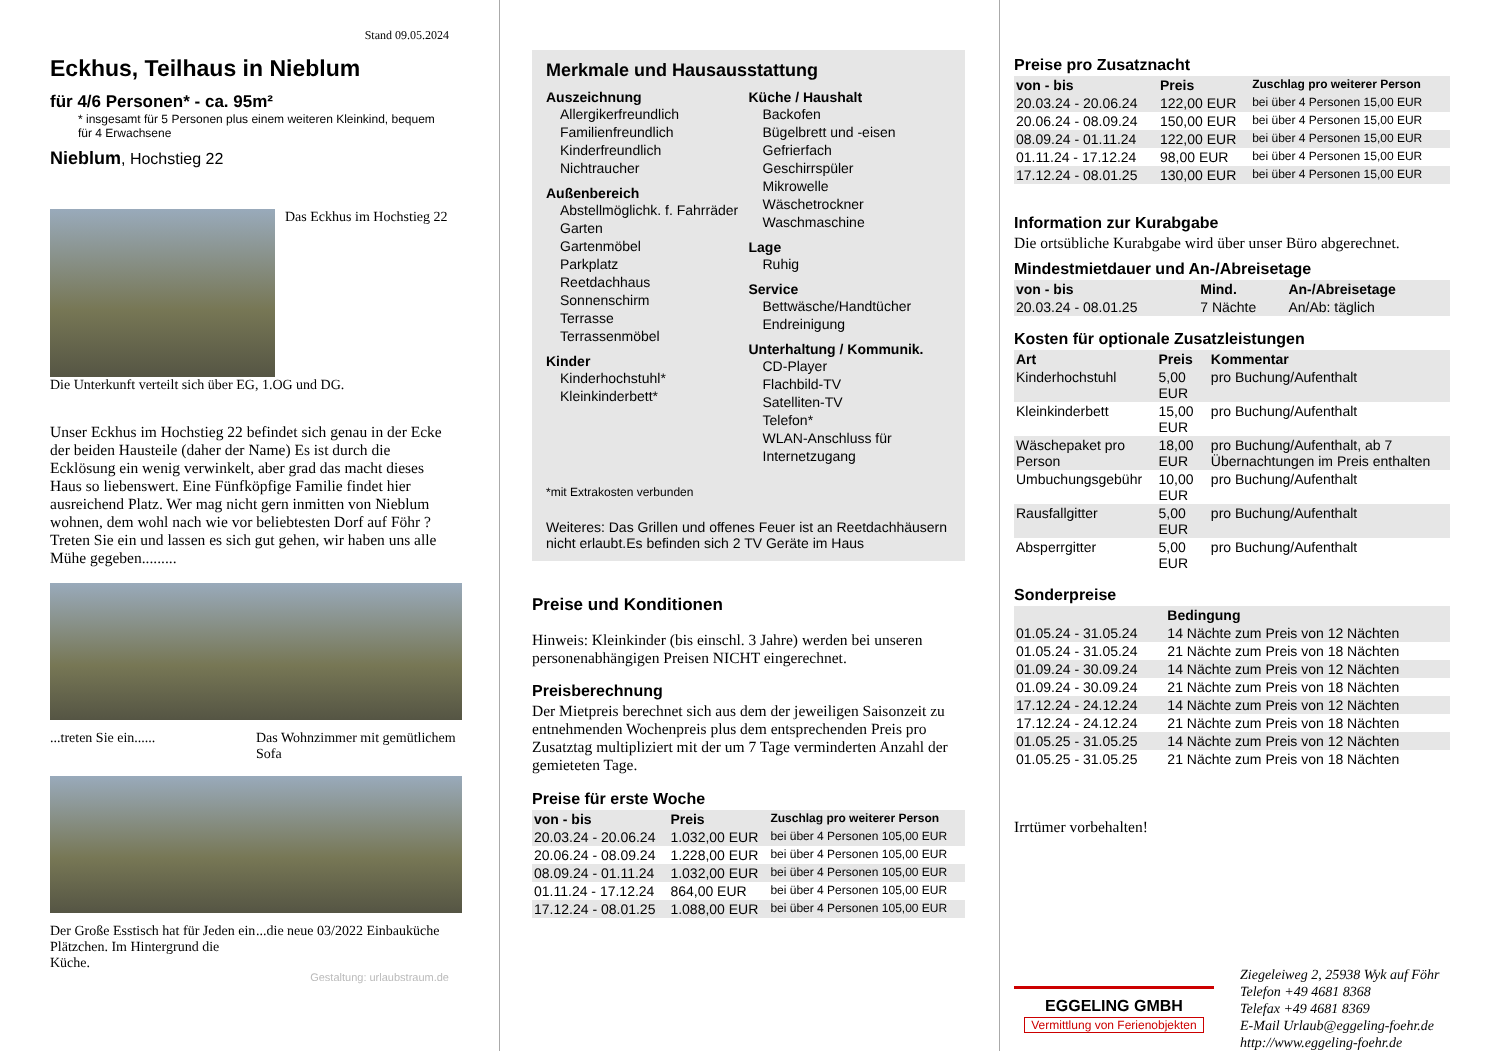Stand 09.05.2024
Eckhus, Teilhaus in Nieblum
für 4/6 Personen* - ca. 95m²
* insgesamt für 5 Personen plus einem weiteren Kleinkind, bequem für 4 Erwachsene
Nieblum, Hochstieg 22
Das Eckhus im Hochstieg 22
Die Unterkunft verteilt sich über EG, 1.OG und DG.
Unser Eckhus im Hochstieg 22 befindet sich genau in der Ecke der beiden Hausteile (daher der Name) Es ist durch die Ecklösung ein wenig verwinkelt, aber grad das macht dieses Haus so liebenswert. Eine Fünfköpfige Familie findet hier ausreichend Platz. Wer mag nicht gern inmitten von Nieblum wohnen, dem wohl nach wie vor beliebtesten Dorf auf Föhr ? Treten Sie ein und lassen es sich gut gehen, wir haben uns alle Mühe gegeben.........
...treten Sie ein...... Das Wohnzimmer mit gemütlichem Sofa
Der Große Esstisch hat für Jeden ein Plätzchen. Im Hintergrund die Küche.
...die neue 03/2022 Einbauküche
Gestaltung: urlaubstraum.de
Merkmale und Hausausstattung
Auszeichnung
Allergikerfreundlich
Familienfreundlich
Kinderfreundlich
Nichtraucher
Außenbereich
Abstellmöglichk. f. Fahrräder
Garten
Gartenmöbel
Parkplatz
Reetdachhaus
Sonnenschirm
Terrasse
Terrassenmöbel
Kinder
Kinderhochstuhl*
Kleinkinderbett*
Küche / Haushalt
Backofen
Bügelbrett und -eisen
Gefrierfach
Geschirrspüler
Mikrowelle
Wäschetrockner
Waschmaschine
Lage
Ruhig
Service
Bettwäsche/Handtücher
Endreinigung
Unterhaltung / Kommunik.
CD-Player
Flachbild-TV
Satelliten-TV
Telefon*
WLAN-Anschluss für Internetzugang
*mit Extrakosten verbunden
Weiteres: Das Grillen und offenes Feuer ist an Reetdachhäusern nicht erlaubt.Es befinden sich 2 TV Geräte im Haus
Preise und Konditionen
Hinweis: Kleinkinder (bis einschl. 3 Jahre) werden bei unseren personenabhängigen Preisen NICHT eingerechnet.
Preisberechnung
Der Mietpreis berechnet sich aus dem der jeweiligen Saisonzeit zu entnehmenden Wochenpreis plus dem entsprechenden Preis pro Zusatztag multipliziert mit der um 7 Tage verminderten Anzahl der gemieteten Tage.
Preise für erste Woche
| von - bis | Preis | Zuschlag pro weiterer Person |
| --- | --- | --- |
| 20.03.24 - 20.06.24 | 1.032,00 EUR | bei über 4 Personen 105,00 EUR |
| 20.06.24 - 08.09.24 | 1.228,00 EUR | bei über 4 Personen 105,00 EUR |
| 08.09.24 - 01.11.24 | 1.032,00 EUR | bei über 4 Personen 105,00 EUR |
| 01.11.24 - 17.12.24 | 864,00 EUR | bei über 4 Personen 105,00 EUR |
| 17.12.24 - 08.01.25 | 1.088,00 EUR | bei über 4 Personen 105,00 EUR |
Preise pro Zusatznacht
| von - bis | Preis | Zuschlag pro weiterer Person |
| --- | --- | --- |
| 20.03.24 - 20.06.24 | 122,00 EUR | bei über 4 Personen 15,00 EUR |
| 20.06.24 - 08.09.24 | 150,00 EUR | bei über 4 Personen 15,00 EUR |
| 08.09.24 - 01.11.24 | 122,00 EUR | bei über 4 Personen 15,00 EUR |
| 01.11.24 - 17.12.24 | 98,00 EUR | bei über 4 Personen 15,00 EUR |
| 17.12.24 - 08.01.25 | 130,00 EUR | bei über 4 Personen 15,00 EUR |
Information zur Kurabgabe
Die ortsübliche Kurabgabe wird über unser Büro abgerechnet.
Mindestmietdauer und An-/Abreisetage
| von - bis | Mind. | An-/Abreisetage |
| --- | --- | --- |
| 20.03.24 - 08.01.25 | 7 Nächte | An/Ab: täglich |
Kosten für optionale Zusatzleistungen
| Art | Preis | Kommentar |
| --- | --- | --- |
| Kinderhochstuhl | 5,00 EUR | pro Buchung/Aufenthalt |
| Kleinkinderbett | 15,00 EUR | pro Buchung/Aufenthalt |
| Wäschepaket pro Person | 18,00 EUR | pro Buchung/Aufenthalt, ab 7 Übernachtungen im Preis enthalten |
| Umbuchungsgebühr | 10,00 EUR | pro Buchung/Aufenthalt |
| Rausfallgitter | 5,00 EUR | pro Buchung/Aufenthalt |
| Absperrgitter | 5,00 EUR | pro Buchung/Aufenthalt |
Sonderpreise
| | Bedingung |
| --- | --- |
| 01.05.24 - 31.05.24 | 14 Nächte zum Preis von 12 Nächten |
| 01.05.24 - 31.05.24 | 21 Nächte zum Preis von 18 Nächten |
| 01.09.24 - 30.09.24 | 14 Nächte zum Preis von 12 Nächten |
| 01.09.24 - 30.09.24 | 21 Nächte zum Preis von 18 Nächten |
| 17.12.24 - 24.12.24 | 14 Nächte zum Preis von 12 Nächten |
| 17.12.24 - 24.12.24 | 21 Nächte zum Preis von 18 Nächten |
| 01.05.25 - 31.05.25 | 14 Nächte zum Preis von 12 Nächten |
| 01.05.25 - 31.05.25 | 21 Nächte zum Preis von 18 Nächten |
Irrtümer vorbehalten!
EGGELING GMBH
Vermittlung von Ferienobjekten
Ziegeleiweg 2, 25938 Wyk auf Föhr
Telefon +49 4681 8368
Telefax +49 4681 8369
E-Mail Urlaub@eggeling-foehr.de
http://www.eggeling-foehr.de